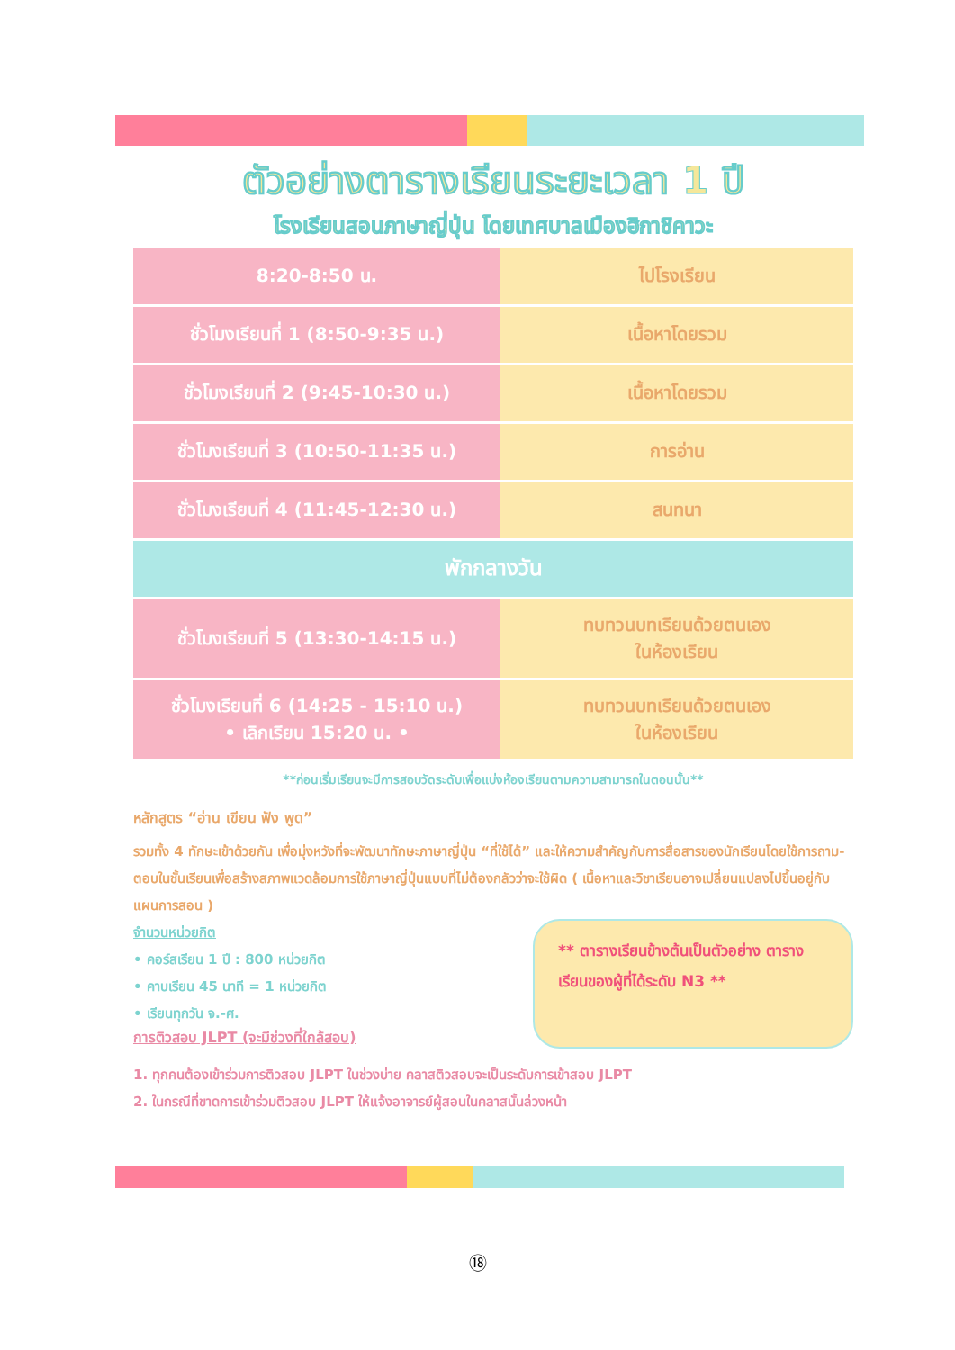ตัวอย่างตารางเรียนระยะเวลา 1 ปี
โรงเรียนสอนภาษาญี่ปุ่น โดยเทศบาลเมืองฮิกาชิคาวะ
| 8:20-8:50 น. | ไปโรงเรียน |
| ชั่วโมงเรียนที่ 1 (8:50-9:35 น.) | เนื้อหาโดยรวม |
| ชั่วโมงเรียนที่ 2 (9:45-10:30 น.) | เนื้อหาโดยรวม |
| ชั่วโมงเรียนที่ 3 (10:50-11:35 น.) | การอ่าน |
| ชั่วโมงเรียนที่ 4 (11:45-12:30 น.) | สนทนา |
| พักกลางวัน | |
| ชั่วโมงเรียนที่ 5 (13:30-14:15 น.) | ทบทวนบทเรียนด้วยตนเอง ในห้องเรียน |
| ชั่วโมงเรียนที่ 6 (14:25 - 15:10 น.) • เลิกเรียน 15:20 น. • | ทบทวนบทเรียนด้วยตนเอง ในห้องเรียน |
**ก่อนเริ่มเรียนจะมีการสอบวัดระดับเพื่อแบ่งห้องเรียนตามความสามารถในตอนนั้น**
หลักสูตร “อ่าน เขียน ฟัง พูด”
รวมทั้ง 4 ทักษะเข้าด้วยกัน เพื่อมุ่งหวังที่จะพัฒนาทักษะภาษาญี่ปุ่น “ที่ใช้ได้” และให้ความสำคัญกับการสื่อสารของนักเรียนโดยใช้การถาม-ตอบในชั้นเรียนเพื่อสร้างสภาพแวดล้อมการใช้ภาษาญี่ปุ่นแบบที่ไม่ต้องกลัวว่าจะใช้ผิด ( เนื้อหาและวิชาเรียนอาจเปลี่ยนแปลงไปขึ้นอยู่กับแผนการสอน )
จำนวนหน่วยกิต
• คอร์สเรียน 1 ปี : 800 หน่วยกิต
• คาบเรียน 45 นาที = 1 หน่วยกิต
• เรียนทุกวัน จ.-ศ.
การติวสอบ JLPT (จะมีช่วงที่ใกล้สอบ)
** ตารางเรียนข้างต้นเป็นตัวอย่าง ตารางเรียนของผู้ที่ได้ระดับ N3 **
1. ทุกคนต้องเข้าร่วมการติวสอบ JLPT ในช่วงบ่าย คลาสติวสอบจะเป็นระดับการเข้าสอบ JLPT
2. ในกรณีที่ขาดการเข้าร่วมติวสอบ JLPT ให้แจ้งอาจารย์ผู้สอนในคลาสนั้นล่วงหน้า
⑱